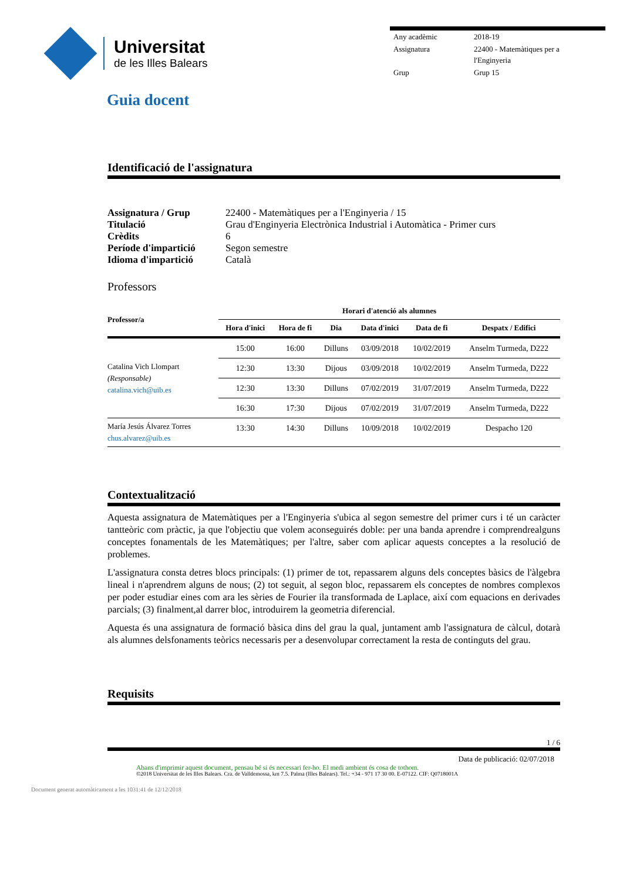Universitat
de les Illes Balears
| Any acadèmic | 2018-19 |
| Assignatura | 22400 - Matemàtiques per a l'Enginyeria |
| Grup | Grup 15 |
Guia docent
Identificació de l'assignatura
| Assignatura / Grup | 22400 - Matemàtiques per a l'Enginyeria / 15 |
| Titulació | Grau d'Enginyeria Electrònica Industrial i Automàtica - Primer curs |
| Crèdits | 6 |
| Període d'impartició | Segon semestre |
| Idioma d'impartició | Català |
Professors
| Professor/a | Horari d'atenció als alumnes | | | | | |
| --- | --- | --- | --- | --- | --- | --- |
| | Hora d'inici | Hora de fi | Dia | Data d'inici | Data de fi | Despatx / Edifici |
| Catalina Vich Llompart (Responsable) catalina.vich@uib.es | 15:00 | 16:00 | Dilluns | 03/09/2018 | 10/02/2019 | Anselm Turmeda, D222 |
| | 12:30 | 13:30 | Dijous | 03/09/2018 | 10/02/2019 | Anselm Turmeda, D222 |
| | 12:30 | 13:30 | Dilluns | 07/02/2019 | 31/07/2019 | Anselm Turmeda, D222 |
| | 16:30 | 17:30 | Dijous | 07/02/2019 | 31/07/2019 | Anselm Turmeda, D222 |
| María Jesús Álvarez Torres chus.alvarez@uib.es | 13:30 | 14:30 | Dilluns | 10/09/2018 | 10/02/2019 | Despacho 120 |
Contextualització
Aquesta assignatura de Matemàtiques per a l'Enginyeria s'ubica al segon semestre del primer curs i té un caràcter tantteòric com pràctic, ja que l'objectiu que volem aconseguirés doble: per una banda aprendre i comprendrealguns conceptes fonamentals de les Matemàtiques; per l'altre, saber com aplicar aquests conceptes a la resolució de problemes.
L'assignatura consta detres blocs principals: (1) primer de tot, repassarem alguns dels conceptes bàsics de l'àlgebra lineal i n'aprendrem alguns de nous; (2) tot seguit, al segon bloc, repassarem els conceptes de nombres complexos per poder estudiar eines com ara les sèries de Fourier ila transformada de Laplace, així com equacions en derivades parcials; (3) finalment,al darrer bloc, introduirem la geometria diferencial.
Aquesta és una assignatura de formació bàsica dins del grau la qual, juntament amb l'assignatura de càlcul, dotarà als alumnes delsfonaments teòrics necessaris per a desenvolupar correctament la resta de continguts del grau.
Requisits
1 / 6
Data de publicació: 02/07/2018
Abans d'imprimir aquest document, pensau bé si és necessari fer-ho. El medi ambient és cosa de tothom.
©2018 Universitat de les Illes Balears. Cra. de Valldemossa, km 7.5. Palma (Illes Balears). Tel.: +34 - 971 17 30 00. E-07122. CIF: Q0718001A
Document generat automàticament a les 1031:41 de 12/12/2018